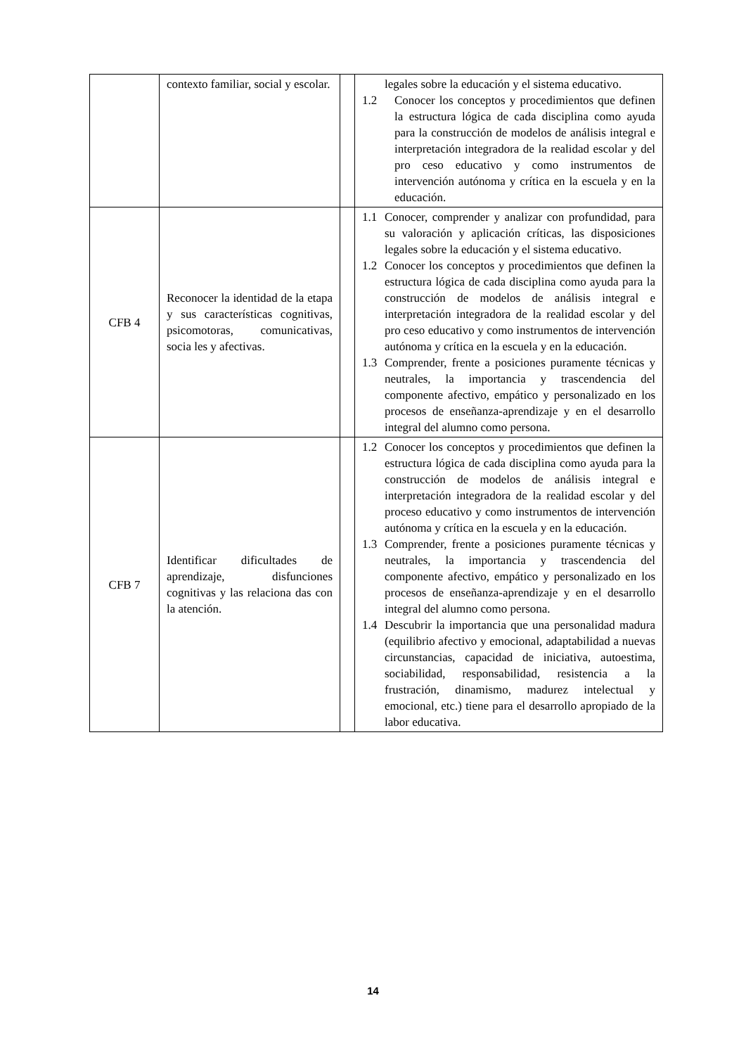| | contexto familiar, social y escolar. | | legales sobre la educación y el sistema educativo. 1.2 Conocer los conceptos y procedimientos que definen la estructura lógica de cada disciplina como ayuda para la construcción de modelos de análisis integral e interpretación integradora de la realidad escolar y del pro ceso educativo y como instrumentos de intervención autónoma y crítica en la escuela y en la educación. |
| CFB 4 | Reconocer la identidad de la etapa y sus características cognitivas, psicomotoras, comunicativas, socia les y afectivas. | | 1.1 Conocer, comprender y analizar con profundidad, para su valoración y aplicación críticas, las disposiciones legales sobre la educación y el sistema educativo. 1.2 Conocer los conceptos y procedimientos que definen la estructura lógica de cada disciplina como ayuda para la construcción de modelos de análisis integral e interpretación integradora de la realidad escolar y del pro ceso educativo y como instrumentos de intervención autónoma y crítica en la escuela y en la educación. 1.3 Comprender, frente a posiciones puramente técnicas y neutrales, la importancia y trascendencia del componente afectivo, empático y personalizado en los procesos de enseñanza-aprendizaje y en el desarrollo integral del alumno como persona. |
| CFB 7 | Identificar dificultades de aprendizaje, disfunciones cognitivas y las relaciona das con la atención. | | 1.2 Conocer los conceptos y procedimientos que definen la estructura lógica de cada disciplina como ayuda para la construcción de modelos de análisis integral e interpretación integradora de la realidad escolar y del proceso educativo y como instrumentos de intervención autónoma y crítica en la escuela y en la educación. 1.3 Comprender, frente a posiciones puramente técnicas y neutrales, la importancia y trascendencia del componente afectivo, empático y personalizado en los procesos de enseñanza-aprendizaje y en el desarrollo integral del alumno como persona. 1.4 Descubrir la importancia que una personalidad madura (equilibrio afectivo y emocional, adaptabilidad a nuevas circunstancias, capacidad de iniciativa, autoestima, sociabilidad, responsabilidad, resistencia a la frustración, dinamismo, madurez intelectual y emocional, etc.) tiene para el desarrollo apropiado de la labor educativa. |
14